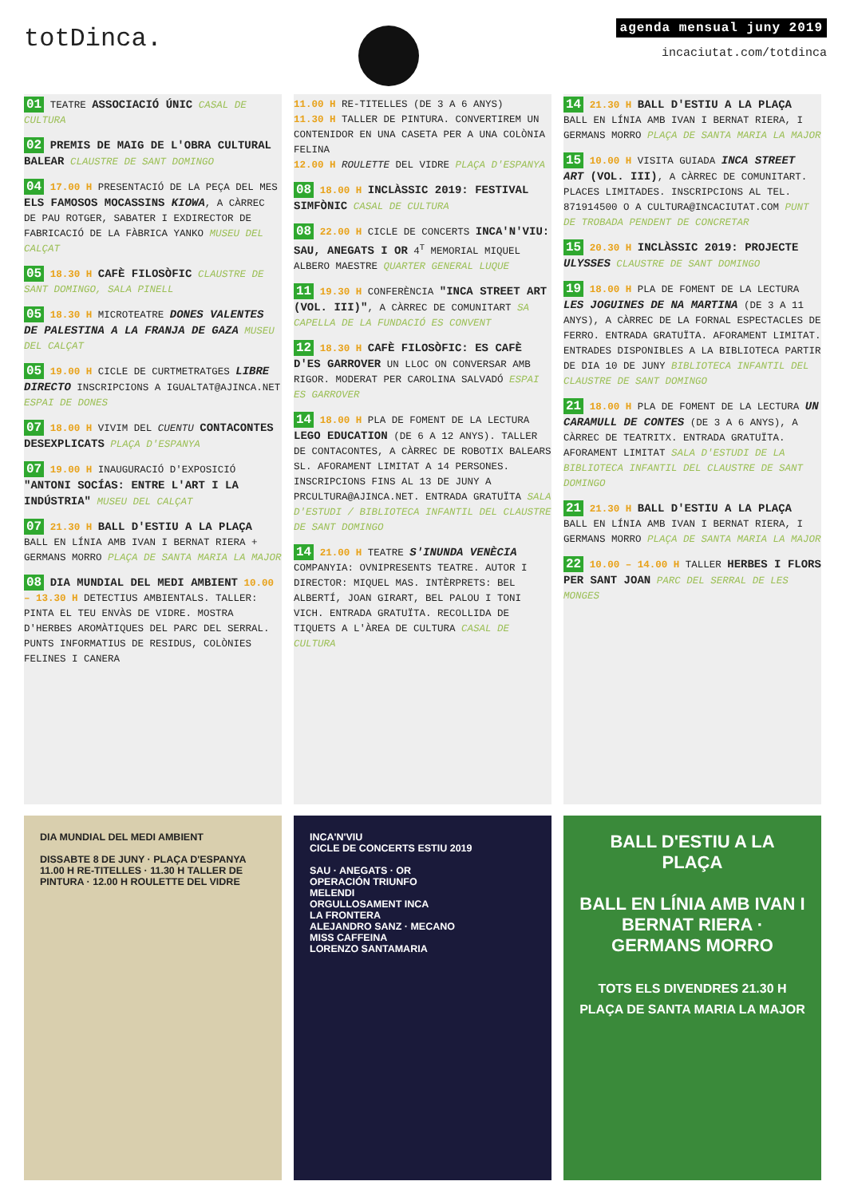totDinca.
agenda mensual juny 2019
incaciutat.com/totdinca
01 TEATRE ASSOCIACIÓ ÚNIC CASAL DE CULTURA
02 PREMIS DE MAIG DE L'OBRA CULTURAL BALEAR CLAUSTRE DE SANT DOMINGO
04 17.00 H PRESENTACIÓ DE LA PEÇA DEL MES ELS FAMOSOS MOCASSINS KIOWA, A CÀRREC DE PAU ROTGER, SABATER I EXDIRECTOR DE FABRICACIÓ DE LA FÀBRICA YANKO MUSEU DEL CALÇAT
05 18.30 H CAFÈ FILOSÒFIC CLAUSTRE DE SANT DOMINGO, SALA PINELL
05 18.30 H MICROTEATRE DONES VALENTES DE PALESTINA A LA FRANJA DE GAZA MUSEU DEL CALÇAT
05 19.00 H CICLE DE CURTMETRATGES LIBRE DIRECTO INSCRIPCIONS A IGUALTAT@AJINCA.NET ESPAI DE DONES
07 18.00 H VIVIM DEL CUENTU CONTACONTES DESEXPLICATS PLAÇA D'ESPANYA
07 19.00 H INAUGURACIÓ D'EXPOSICIÓ "ANTONI SOCÍAS: ENTRE L'ART I LA INDÚSTRIA" MUSEU DEL CALÇAT
07 21.30 H BALL D'ESTIU A LA PLAÇA BALL EN LÍNIA AMB IVAN I BERNAT RIERA + GERMANS MORRO PLAÇA DE SANTA MARIA LA MAJOR
08 DIA MUNDIAL DEL MEDI AMBIENT 10.00 – 13.30 H DETECTIUS AMBIENTALS. TALLER: PINTA EL TEU ENVÀS DE VIDRE. MOSTRA D'HERBES AROMÀTIQUES DEL PARC DEL SERRAL. PUNTS INFORMATIUS DE RESIDUS, COLÒNIES FELINES I CANERA
11.00 H RE-TITELLES (DE 3 A 6 ANYS)
11.30 H TALLER DE PINTURA. CONVERTIREM UN CONTENIDOR EN UNA CASETA PER A UNA COLÒNIA FELINA
12.00 H ROULETTE DEL VIDRE PLAÇA D'ESPANYA
08 18.00 H INCLÀSSIC 2019: FESTIVAL SIMFÒNIC CASAL DE CULTURA
08 22.00 H CICLE DE CONCERTS INCA'N'VIU: SAU, ANEGATS I OR 4<sup>T</sup> MEMORIAL MIQUEL ALBERO MAESTRE QUARTER GENERAL LUQUE
11 19.30 H CONFERÈNCIA "INCA STREET ART (VOL. III)", A CÀRREC DE COMUNITART SA CAPELLA DE LA FUNDACIÓ ES CONVENT
12 18.30 H CAFÈ FILOSÒFIC: ES CAFÈ D'ES GARROVER UN LLOC ON CONVERSAR AMB RIGOR. MODERAT PER CAROLINA SALVADÓ ESPAI ES GARROVER
14 18.00 H PLA DE FOMENT DE LA LECTURA LEGO EDUCATION (DE 6 A 12 ANYS). TALLER DE CONTACONTES, A CÀRREC DE ROBOTIX BALEARS SL. AFORAMENT LIMITAT A 14 PERSONES. INSCRIPCIONS FINS AL 13 DE JUNY A PRCULTURA@AJINCA.NET. ENTRADA GRATUÏTA SALA D'ESTUDI / BIBLIOTECA INFANTIL DEL CLAUSTRE DE SANT DOMINGO
14 21.00 H TEATRE S'INUNDA VENÈCIA COMPANYIA: OVNIPRESENTS TEATRE. AUTOR I DIRECTOR: MIQUEL MAS. INTÈRPRETS: BEL ALBERTÍ, JOAN GIRART, BEL PALOU I TONI VICH. ENTRADA GRATUÏTA. RECOLLIDA DE TIQUETS A L'ÀREA DE CULTURA CASAL DE CULTURA
14 21.30 H BALL D'ESTIU A LA PLAÇA BALL EN LÍNIA AMB IVAN I BERNAT RIERA, I GERMANS MORRO PLAÇA DE SANTA MARIA LA MAJOR
15 10.00 H VISITA GUIADA INCA STREET ART (VOL. III), A CÀRREC DE COMUNITART. PLACES LIMITADES. INSCRIPCIONS AL TEL. 871914500 O A CULTURA@INCACIUTAT.COM PUNT DE TROBADA PENDENT DE CONCRETAR
15 20.30 H INCLÀSSIC 2019: PROJECTE ULYSSES CLAUSTRE DE SANT DOMINGO
19 18.00 H PLA DE FOMENT DE LA LECTURA LES JOGUINES DE NA MARTINA (DE 3 A 11 ANYS), A CÀRREC DE LA FORNAL ESPECTACLES DE FERRO. ENTRADA GRATUÏTA. AFORAMENT LIMITAT. ENTRADES DISPONIBLES A LA BIBLIOTECA PARTIR DE DIA 10 DE JUNY BIBLIOTECA INFANTIL DEL CLAUSTRE DE SANT DOMINGO
21 18.00 H PLA DE FOMENT DE LA LECTURA UN CARAMULL DE CONTES (DE 3 A 6 ANYS), A CÀRREC DE TEATRITX. ENTRADA GRATUÏTA. AFORAMENT LIMITAT SALA D'ESTUDI DE LA BIBLIOTECA INFANTIL DEL CLAUSTRE DE SANT DOMINGO
21 21.30 H BALL D'ESTIU A LA PLAÇA BALL EN LÍNIA AMB IVAN I BERNAT RIERA, I GERMANS MORRO PLAÇA DE SANTA MARIA LA MAJOR
22 10.00 – 14.00 H TALLER HERBES I FLORS PER SANT JOAN PARC DEL SERRAL DE LES MONGES
DIA MUNDIAL DEL MEDI AMBIENT
DISSABTE 8 DE JUNY · PLAÇA D'ESPANYA
11.00 H RE-TITELLES · 11.30 H TALLER DE PINTURA · 12.00 H ROULETTE DEL VIDRE
INCA'N'VIU
CICLE DE CONCERTS ESTIU 2019
SAU · ANEGATS · OR
OPERACIÓN TRIUNFO
MELENDI
ORGULLOSAMENT INCA
LA FRONTERA
ALEJANDRO SANZ · MECANO
MISS CAFFEINA
LORENZO SANTAMARIA
BALL D'ESTIU A LA PLAÇA
BALL EN LÍNIA AMB IVAN I BERNAT RIERA · GERMANS MORRO
TOTS ELS DIVENDRES 21.30 H
PLAÇA DE SANTA MARIA LA MAJOR